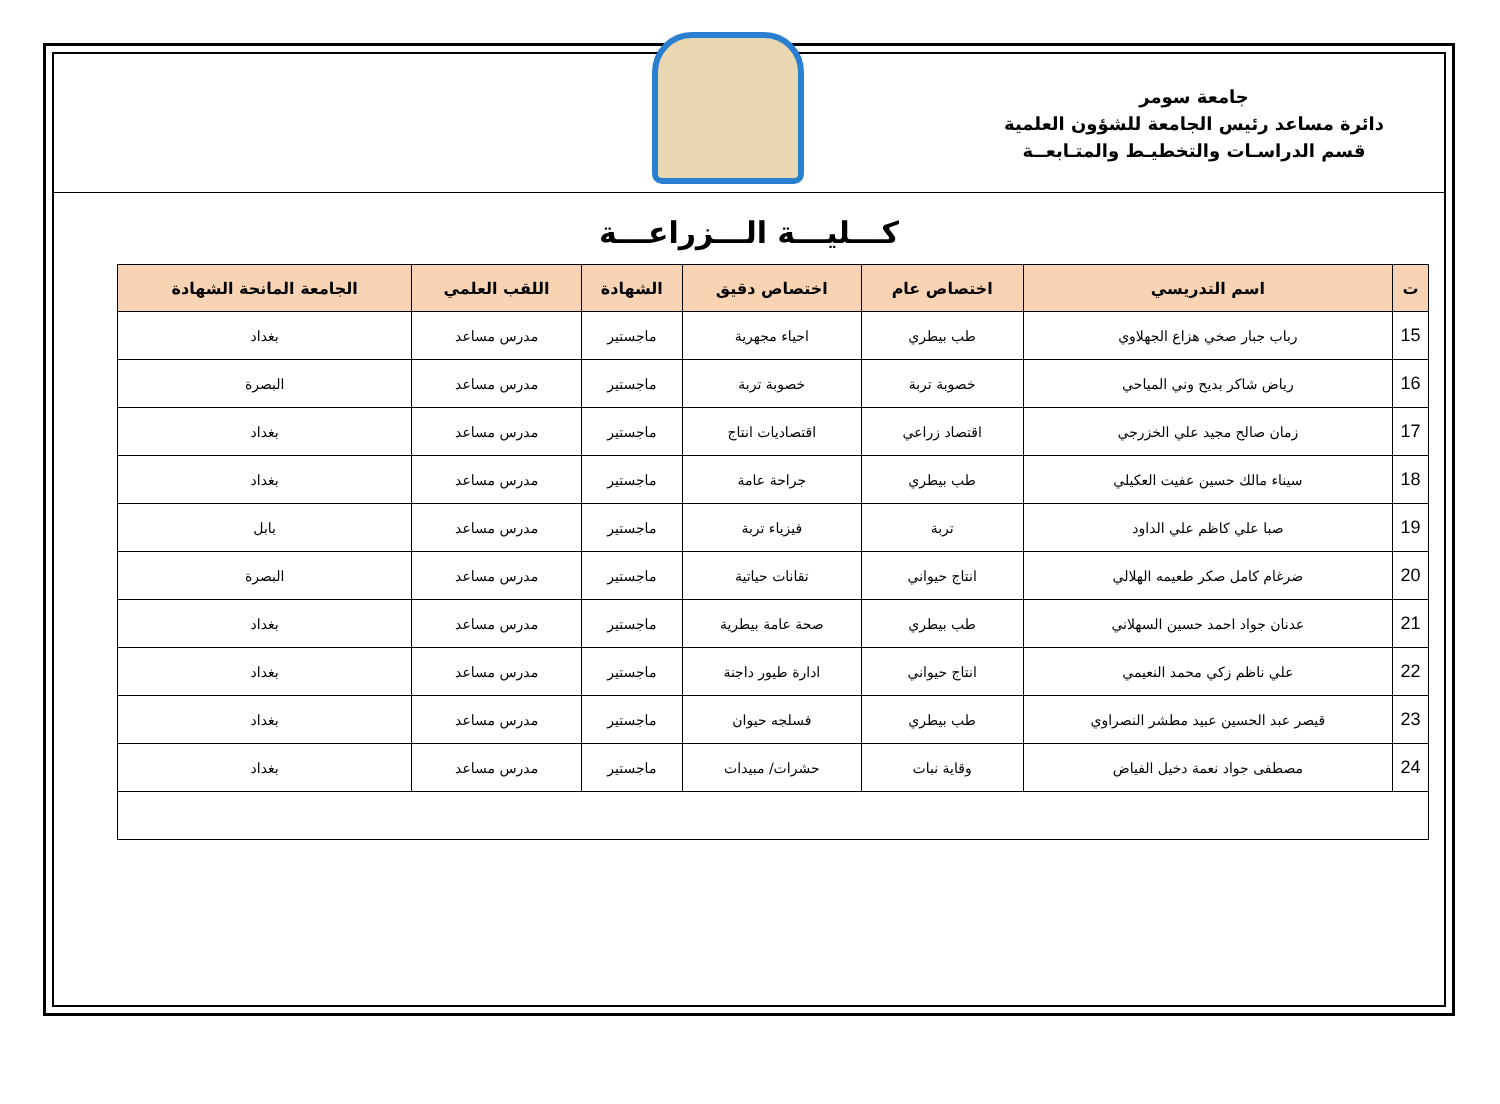جامعة سومر
دائرة مساعد رئيس الجامعة للشؤون العلمية
قسم الدراسـات والتخطيـط والمتـابعــة
كـــليـــة الـــزراعـــة
| ت | اسم التدريسي | اختصاص عام | اختصاص دقيق | الشهادة | اللقب العلمي | الجامعة المانحة الشهادة |
| --- | --- | --- | --- | --- | --- | --- |
| 15 | رباب جبار صخي هزاع الجهلاوي | طب بيطري | احياء مجهرية | ماجستير | مدرس مساعد | بغداد |
| 16 | رياض شاكر بديح وني المياحي | خصوبة تربة | خصوبة تربة | ماجستير | مدرس مساعد | البصرة |
| 17 | زمان صالح مجيد علي الخزرجي | اقتصاد زراعي | اقتصاديات انتاج | ماجستير | مدرس مساعد | بغداد |
| 18 | سيناء مالك حسين عفيت العكيلي | طب بيطري | جراحة عامة | ماجستير | مدرس مساعد | بغداد |
| 19 | صبا علي كاظم علي الداود | تربة | فيزياء تربة | ماجستير | مدرس مساعد | بابل |
| 20 | ضرغام كامل صكر طعيمه الهلالي | انتاج حيواني | تقانات حياتية | ماجستير | مدرس مساعد | البصرة |
| 21 | عدنان جواد احمد حسين السهلاني | طب بيطري | صحة عامة بيطرية | ماجستير | مدرس مساعد | بغداد |
| 22 | علي ناظم زكي محمد النعيمي | انتاج حيواني | ادارة طيور داجنة | ماجستير | مدرس مساعد | بغداد |
| 23 | قيصر عبد الحسين عبيد مطشر النصراوي | طب بيطري | فسلجه حيوان | ماجستير | مدرس مساعد | بغداد |
| 24 | مصطفى جواد نعمة دخيل الفياض | وقاية نبات | حشرات/ مبيدات | ماجستير | مدرس مساعد | بغداد |